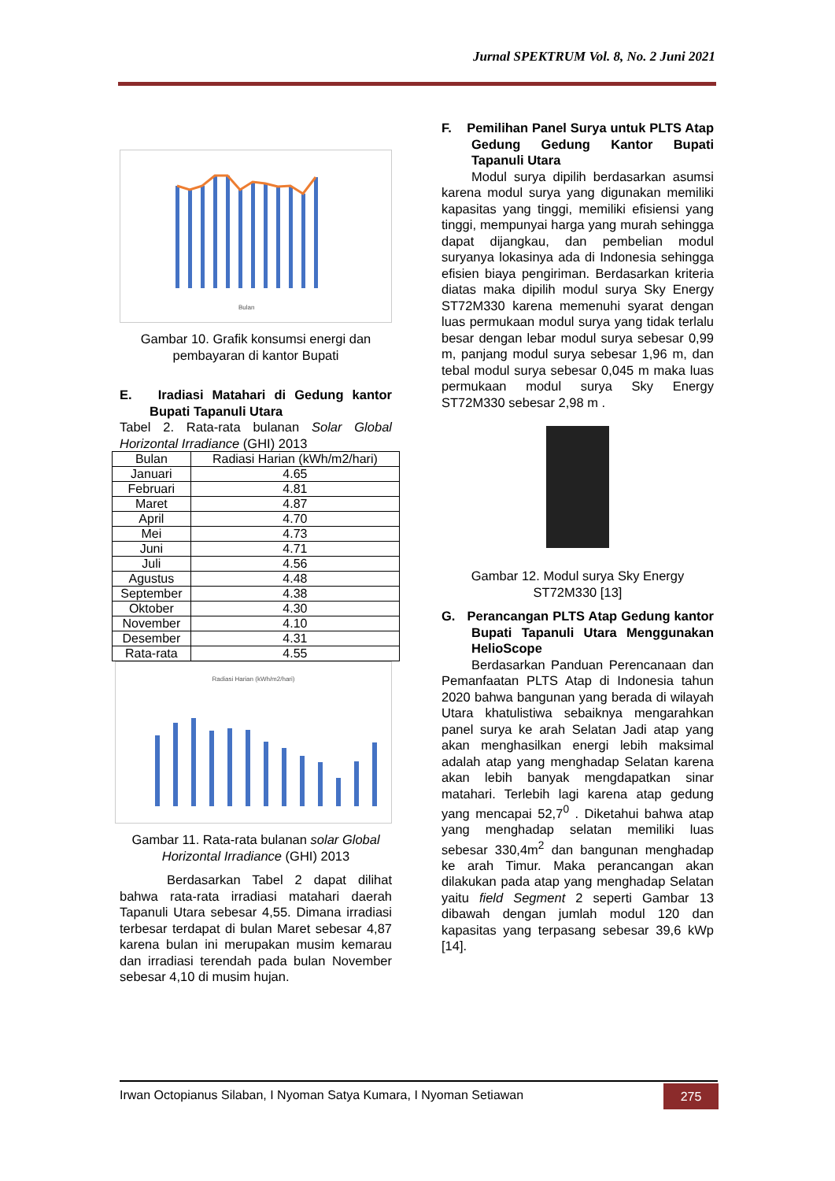Jurnal SPEKTRUM Vol. 8, No. 2 Juni 2021
Bulan
Gambar 10. Grafik konsumsi energi dan pembayaran di kantor Bupati
E. Iradiasi Matahari di Gedung kantor Bupati Tapanuli Utara
Tabel 2. Rata-rata bulanan Solar Global Horizontal Irradiance (GHI) 2013
| Bulan | Radiasi Harian (kWh/m2/hari) |
| --- | --- |
| Januari | 4.65 |
| Februari | 4.81 |
| Maret | 4.87 |
| April | 4.70 |
| Mei | 4.73 |
| Juni | 4.71 |
| Juli | 4.56 |
| Agustus | 4.48 |
| September | 4.38 |
| Oktober | 4.30 |
| November | 4.10 |
| Desember | 4.31 |
| Rata-rata | 4.55 |
Radiasi Harian (kWh/m2/hari)
Gambar 11. Rata-rata bulanan solar Global Horizontal Irradiance (GHI) 2013
Berdasarkan Tabel 2 dapat dilihat bahwa rata-rata irradiasi matahari daerah Tapanuli Utara sebesar 4,55. Dimana irradiasi terbesar terdapat di bulan Maret sebesar 4,87 karena bulan ini merupakan musim kemarau dan irradiasi terendah pada bulan November sebesar 4,10 di musim hujan.
F. Pemilihan Panel Surya untuk PLTS Atap Gedung Gedung Kantor Bupati Tapanuli Utara
Modul surya dipilih berdasarkan asumsi karena modul surya yang digunakan memiliki kapasitas yang tinggi, memiliki efisiensi yang tinggi, mempunyai harga yang murah sehingga dapat dijangkau, dan pembelian modul suryanya lokasinya ada di Indonesia sehingga efisien biaya pengiriman. Berdasarkan kriteria diatas maka dipilih modul surya Sky Energy ST72M330 karena memenuhi syarat dengan luas permukaan modul surya yang tidak terlalu besar dengan lebar modul surya sebesar 0,99 m, panjang modul surya sebesar 1,96 m, dan tebal modul surya sebesar 0,045 m maka luas permukaan modul surya Sky Energy ST72M330 sebesar 2,98 m .
Gambar 12. Modul surya Sky Energy ST72M330 [13]
G. Perancangan PLTS Atap Gedung kantor Bupati Tapanuli Utara Menggunakan HelioScope
Berdasarkan Panduan Perencanaan dan Pemanfaatan PLTS Atap di Indonesia tahun 2020 bahwa bangunan yang berada di wilayah Utara khatulistiwa sebaiknya mengarahkan panel surya ke arah Selatan Jadi atap yang akan menghasilkan energi lebih maksimal adalah atap yang menghadap Selatan karena akan lebih banyak mengdapatkan sinar matahari. Terlebih lagi karena atap gedung yang mencapai 52,7<sup>0</sup> . Diketahui bahwa atap yang menghadap selatan memiliki luas sebesar 330,4m<sup>2</sup> dan bangunan menghadap ke arah Timur. Maka perancangan akan dilakukan pada atap yang menghadap Selatan yaitu field Segment 2 seperti Gambar 13 dibawah dengan jumlah modul 120 dan kapasitas yang terpasang sebesar 39,6 kWp [14].
Irwan Octopianus Silaban, I Nyoman Satya Kumara, I Nyoman Setiawan 275